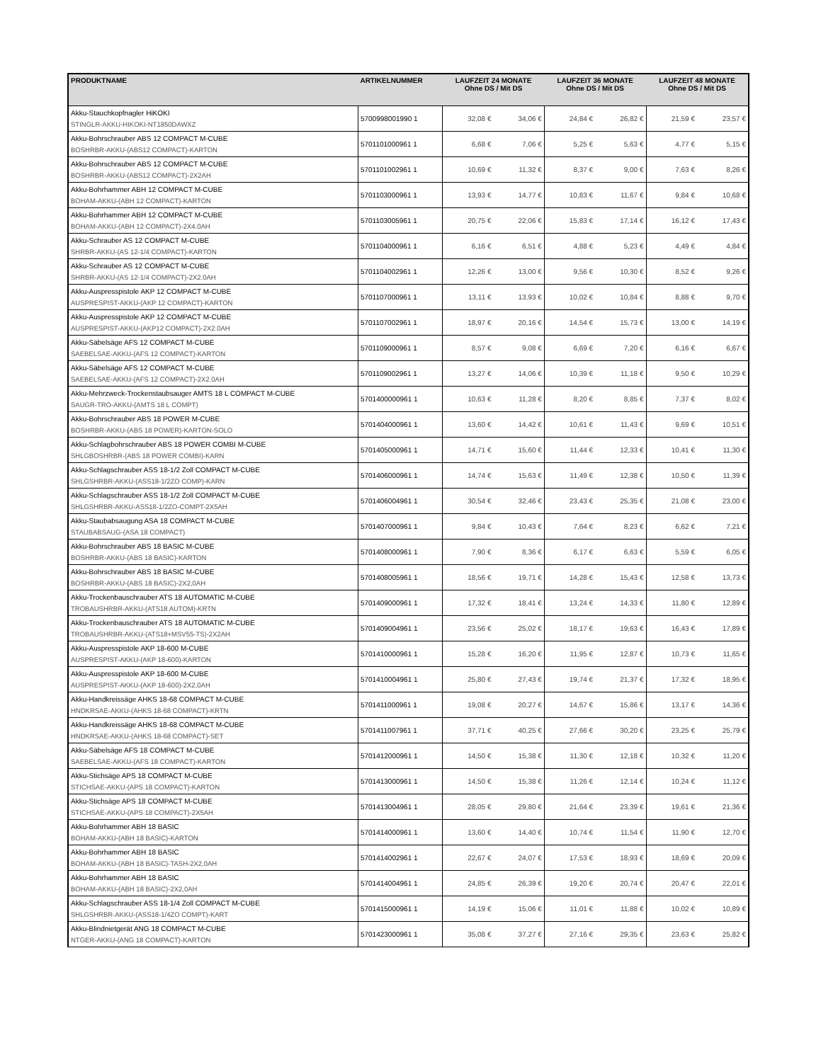| PRODUKTNAME | ARTIKELNUMMER | LAUFZEIT 24 MONATE Ohne DS / Mit DS | | LAUFZEIT 36 MONATE Ohne DS / Mit DS | | LAUFZEIT 48 MONATE Ohne DS / Mit DS | |
| --- | --- | --- | --- | --- | --- | --- | --- |
| Akku-Stauchkopfnagler HiKOKI STINGLR-AKKU-HIKOKI-NT1850DAWXZ | 5700998001990 1 | 32,08 € | 34,06 € | 24,84 € | 26,82 € | 21,59 € | 23,57 € |
| Akku-Bohrschrauber ABS 12 COMPACT M-CUBE BOSHRBR-AKKU-(ABS12 COMPACT)-KARTON | 5701101000961 1 | 6,68 € | 7,06 € | 5,25 € | 5,63 € | 4,77 € | 5,15 € |
| Akku-Bohrschrauber ABS 12 COMPACT M-CUBE BOSHRBR-AKKU-(ABS12 COMPACT)-2X2AH | 5701101002961 1 | 10,69 € | 11,32 € | 8,37 € | 9,00 € | 7,63 € | 8,26 € |
| Akku-Bohrhammer ABH 12 COMPACT M-CUBE BOHAM-AKKU-(ABH 12 COMPACT)-KARTON | 5701103000961 1 | 13,93 € | 14,77 € | 10,83 € | 11,67 € | 9,84 € | 10,68 € |
| Akku-Bohrhammer ABH 12 COMPACT M-CUBE BOHAM-AKKU-(ABH 12 COMPACT)-2X4.0AH | 5701103005961 1 | 20,75 € | 22,06 € | 15,83 € | 17,14 € | 16,12 € | 17,43 € |
| Akku-Schrauber AS 12 COMPACT M-CUBE SHRBR-AKKU-(AS 12-1/4 COMPACT)-KARTON | 5701104000961 1 | 6,16 € | 6,51 € | 4,88 € | 5,23 € | 4,49 € | 4,84 € |
| Akku-Schrauber AS 12 COMPACT M-CUBE SHRBR-AKKU-(AS 12-1/4 COMPACT)-2X2.0AH | 5701104002961 1 | 12,26 € | 13,00 € | 9,56 € | 10,30 € | 8,52 € | 9,26 € |
| Akku-Auspresspistole AKP 12 COMPACT M-CUBE AUSPRESPIST-AKKU-(AKP 12 COMPACT)-KARTON | 5701107000961 1 | 13,11 € | 13,93 € | 10,02 € | 10,84 € | 8,88 € | 9,70 € |
| Akku-Auspresspistole AKP 12 COMPACT M-CUBE AUSPRESPIST-AKKU-(AKP12 COMPACT)-2X2.0AH | 5701107002961 1 | 18,97 € | 20,16 € | 14,54 € | 15,73 € | 13,00 € | 14,19 € |
| Akku-Säbelsäge AFS 12 COMPACT M-CUBE SAEBELSAE-AKKU-(AFS 12 COMPACT)-KARTON | 5701109000961 1 | 8,57 € | 9,08 € | 6,69 € | 7,20 € | 6,16 € | 6,67 € |
| Akku-Säbelsäge AFS 12 COMPACT M-CUBE SAEBELSAE-AKKU-(AFS 12 COMPACT)-2X2.0AH | 5701109002961 1 | 13,27 € | 14,06 € | 10,39 € | 11,18 € | 9,50 € | 10,29 € |
| Akku-Mehrzweck-Trockenstaubsauger AMTS 18 L COMPACT M-CUBE SAUGR-TRO-AKKU-(AMTS 18 L COMPT) | 5701400000961 1 | 10,63 € | 11,28 € | 8,20 € | 8,85 € | 7,37 € | 8,02 € |
| Akku-Bohrschrauber ABS 18 POWER M-CUBE BOSHRBR-AKKU-(ABS 18 POWER)-KARTON-SOLO | 5701404000961 1 | 13,60 € | 14,42 € | 10,61 € | 11,43 € | 9,69 € | 10,51 € |
| Akku-Schlagbohrschrauber ABS 18 POWER COMBI M-CUBE SHLGBOSHRBR-(ABS 18 POWER COMBI)-KARN | 5701405000961 1 | 14,71 € | 15,60 € | 11,44 € | 12,33 € | 10,41 € | 11,30 € |
| Akku-Schlagschrauber ASS 18-1/2 Zoll COMPACT M-CUBE SHLGSHRBR-AKKU-(ASS18-1/2ZO COMP)-KARN | 5701406000961 1 | 14,74 € | 15,63 € | 11,49 € | 12,38 € | 10,50 € | 11,39 € |
| Akku-Schlagschrauber ASS 18-1/2 Zoll COMPACT M-CUBE SHLGSHRBR-AKKU-ASS18-1/2ZO-COMPT-2X5AH | 5701406004961 1 | 30,54 € | 32,46 € | 23,43 € | 25,35 € | 21,08 € | 23,00 € |
| Akku-Staubabsaugung ASA 18 COMPACT M-CUBE STAUBABSAUG-(ASA 18 COMPACT) | 5701407000961 1 | 9,84 € | 10,43 € | 7,64 € | 8,23 € | 6,62 € | 7,21 € |
| Akku-Bohrschrauber ABS 18 BASIC M-CUBE BOSHRBR-AKKU-(ABS 18 BASIC)-KARTON | 5701408000961 1 | 7,90 € | 8,36 € | 6,17 € | 6,63 € | 5,59 € | 6,05 € |
| Akku-Bohrschrauber ABS 18 BASIC M-CUBE BOSHRBR-AKKU-(ABS 18 BASIC)-2X2,0AH | 5701408005961 1 | 18,56 € | 19,71 € | 14,28 € | 15,43 € | 12,58 € | 13,73 € |
| Akku-Trockenbauschrauber ATS 18 AUTOMATIC M-CUBE TROBAUSHRBR-AKKU-(ATS18 AUTOM)-KRTN | 5701409000961 1 | 17,32 € | 18,41 € | 13,24 € | 14,33 € | 11,80 € | 12,89 € |
| Akku-Trockenbauschrauber ATS 18 AUTOMATIC M-CUBE TROBAUSHRBR-AKKU-(ATS18+MSV55-TS)-2X2AH | 5701409004961 1 | 23,56 € | 25,02 € | 18,17 € | 19,63 € | 16,43 € | 17,89 € |
| Akku-Auspresspistole AKP 18-600 M-CUBE AUSPRESPIST-AKKU-(AKP 18-600)-KARTON | 5701410000961 1 | 15,28 € | 16,20 € | 11,95 € | 12,87 € | 10,73 € | 11,65 € |
| Akku-Auspresspistole AKP 18-600 M-CUBE AUSPRESPIST-AKKU-(AKP 18-600)-2X2,0AH | 5701410004961 1 | 25,80 € | 27,43 € | 19,74 € | 21,37 € | 17,32 € | 18,95 € |
| Akku-Handkreissäge AHKS 18-68 COMPACT M-CUBE HNDKRSAE-AKKU-(AHKS 18-68 COMPACT)-KRTN | 5701411000961 1 | 19,08 € | 20,27 € | 14,67 € | 15,86 € | 13,17 € | 14,36 € |
| Akku-Handkreissäge AHKS 18-68 COMPACT M-CUBE HNDKRSAE-AKKU-(AHKS 18-68 COMPACT)-SET | 5701411007961 1 | 37,71 € | 40,25 € | 27,66 € | 30,20 € | 23,25 € | 25,79 € |
| Akku-Säbelsäge AFS 18 COMPACT M-CUBE SAEBELSAE-AKKU-(AFS 18 COMPACT)-KARTON | 5701412000961 1 | 14,50 € | 15,38 € | 11,30 € | 12,18 € | 10,32 € | 11,20 € |
| Akku-Stichsäge APS 18 COMPACT M-CUBE STICHSAE-AKKU-(APS 18 COMPACT)-KARTON | 5701413000961 1 | 14,50 € | 15,38 € | 11,26 € | 12,14 € | 10,24 € | 11,12 € |
| Akku-Stichsäge APS 18 COMPACT M-CUBE STICHSAE-AKKU-(APS 18 COMPACT)-2X5AH | 5701413004961 1 | 28,05 € | 29,80 € | 21,64 € | 23,39 € | 19,61 € | 21,36 € |
| Akku-Bohrhammer ABH 18 BASIC BOHAM-AKKU-(ABH 18 BASIC)-KARTON | 5701414000961 1 | 13,60 € | 14,40 € | 10,74 € | 11,54 € | 11,90 € | 12,70 € |
| Akku-Bohrhammer ABH 18 BASIC BOHAM-AKKU-(ABH 18 BASIC)-TASH-2X2,0AH | 5701414002961 1 | 22,67 € | 24,07 € | 17,53 € | 18,93 € | 18,69 € | 20,09 € |
| Akku-Bohrhammer ABH 18 BASIC BOHAM-AKKU-(ABH 18 BASIC)-2X2,0AH | 5701414004961 1 | 24,85 € | 26,39 € | 19,20 € | 20,74 € | 20,47 € | 22,01 € |
| Akku-Schlagschrauber ASS 18-1/4 Zoll COMPACT M-CUBE SHLGSHRBR-AKKU-(ASS18-1/4ZO COMPT)-KART | 5701415000961 1 | 14,19 € | 15,06 € | 11,01 € | 11,88 € | 10,02 € | 10,89 € |
| Akku-Blindnietgerät ANG 18 COMPACT M-CUBE NTGER-AKKU-(ANG 18 COMPACT)-KARTON | 5701423000961 1 | 35,08 € | 37,27 € | 27,16 € | 29,35 € | 23,63 € | 25,82 € |